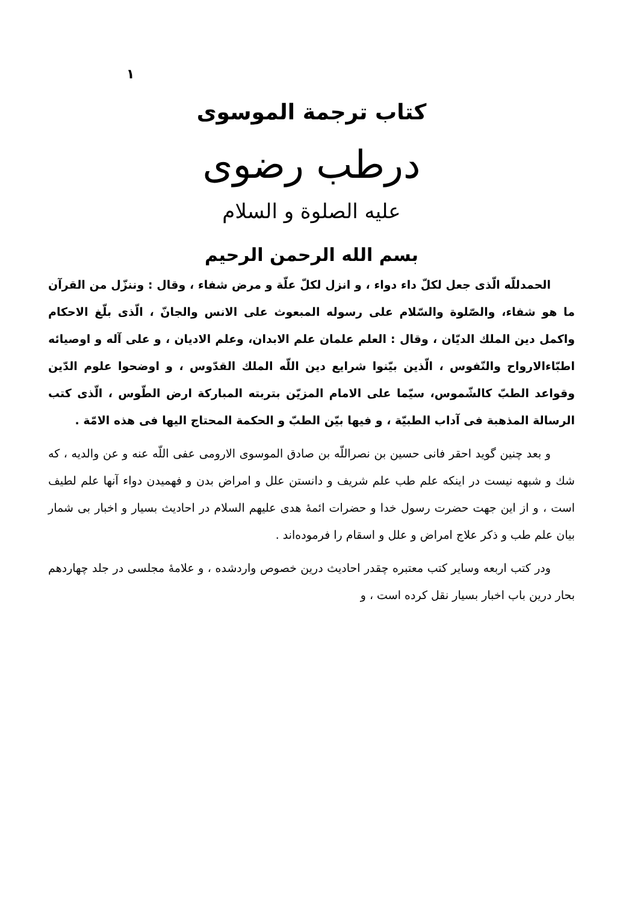۱
کتاب ترجمة الموسوی
درطب رضوی
علیه الصلوة و السلام
بسم الله الرحمن الرحیم
الحمدللّه الّذی جعل لکلّ داء دواء ، و انزل لکلّ علّة و مرض شفاء ، وقال : وننزّل من القرآن ما هو شفاء، والصّلوة والسّلام علی رسوله المبعوث علی الانس والجانّ ، الّذی بلّغ الاحکام واکمل دین الملك الدیّان ، وقال : العلم علمان علم الابدان، وعلم الادیان ، و علی آله و اوصیائه اطبّاءالارواح والنّفوس ، الّذین بیّنوا شرایع دین اللّه الملك القدّوس ، و اوضحوا علوم الدّین وقواعد الطبّ کالشّموس، سیّما علی الامام المزیّن بتربته المبارکة ارض الطّوس ، الّذی کتب الرسالة المذهبة فی آداب الطبیّة ، و فیها بیّن الطبّ و الحکمة المحتاج الیها فی هذه الامّة .
و بعد چنین گوید احقر فانی حسین بن نصراللّه بن صادق الموسوی الارومی عفی اللّه عنه و عن والدیه ، که شك و شبهه نیست در اینکه علم طب علم شریف و دانستن علل و امراض بدن و فهمیدن دواء آنها علم لطیف است ، و از این جهت حضرت رسول خدا و حضرات ائمهٔ هدی علیهم السلام در احادیث بسیار و اخبار بی شمار بیان علم طب و ذکر علاج امراض و علل و اسقام را فرموده‌اند .
ودر کتب اربعه وسایر کتب معتبره چقدر احادیث درین خصوص واردشده ، و علامهٔ مجلسی در جلد چهاردهم بحار درین باب اخبار بسیار نقل کرده است ، و